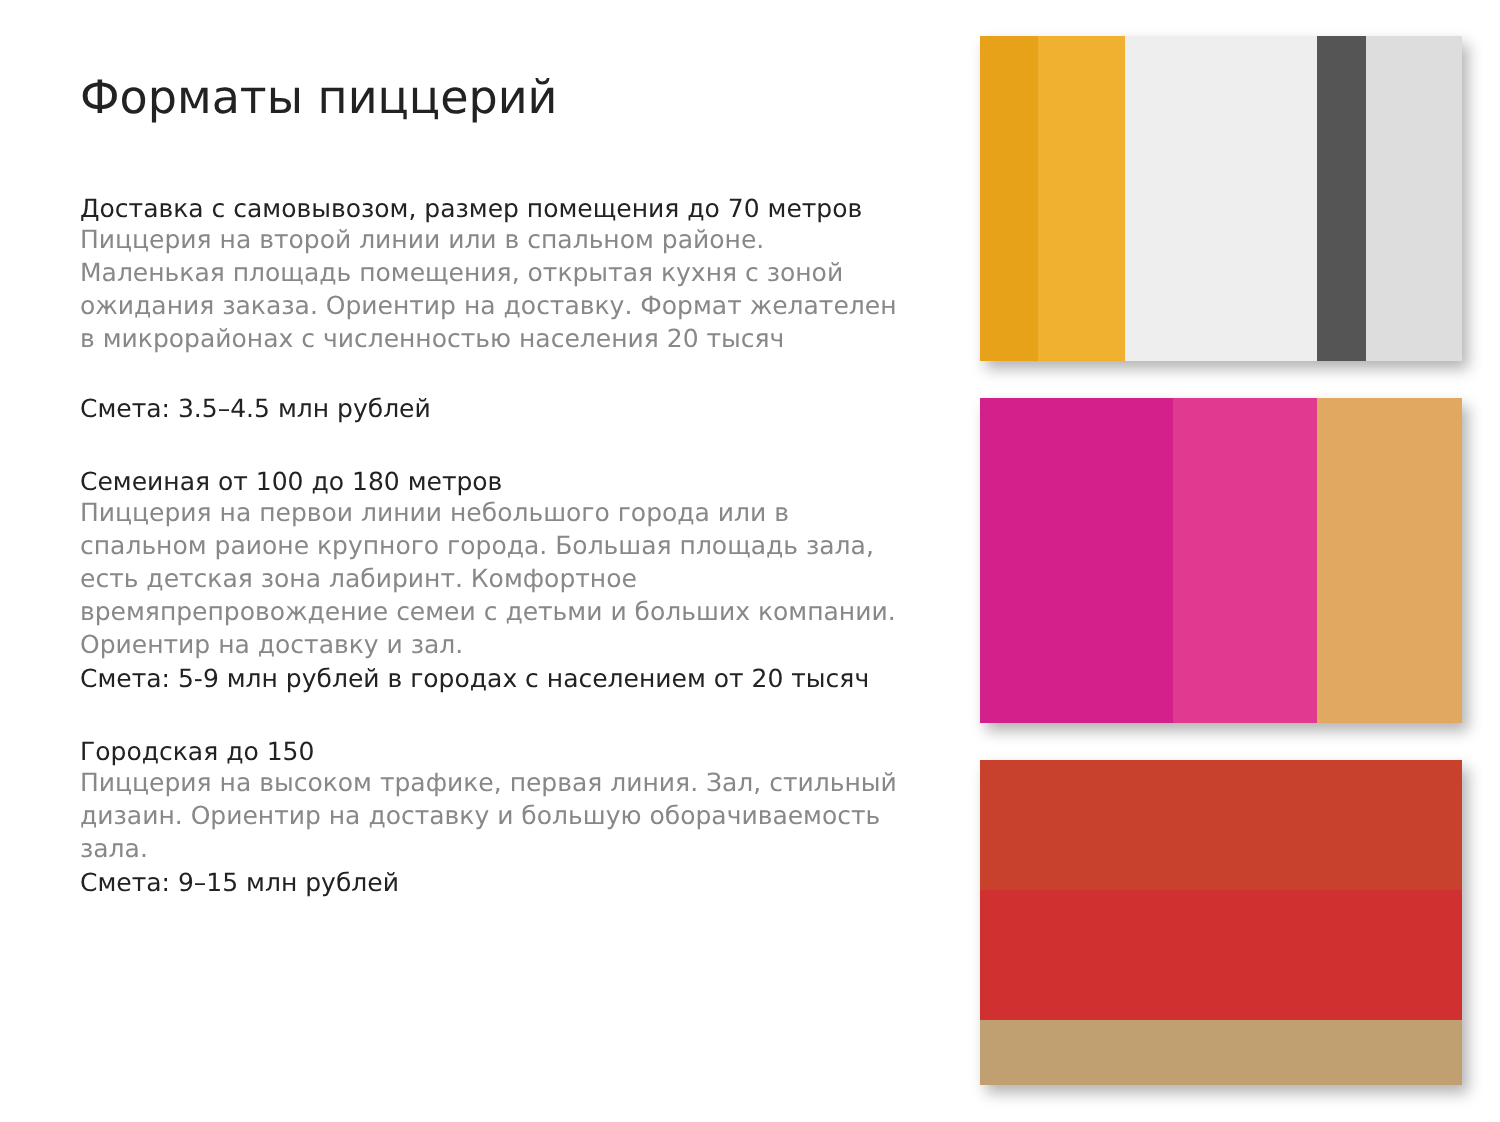Форматы пиццерий
Доставка с самовывозом, размер помещения до 70 метров
Пиццерия на второй линии или в спальном районе.
Маленькая площадь помещения, открытая кухня с зоной ожидания заказа. Ориентир на доставку. Формат желателен в микрорайонах с численностью населения 20 тысяч
Смета: 3.5–4.5 млн рублей
Семеиная от 100 до 180 метров
Пиццерия на первои линии небольшого города или в спальном раионе крупного города. Большая площадь зала, есть детская зона лабиринт. Комфортное времяпрепровождение семеи с детьми и больших компании. Ориентир на доставку и зал.
Смета: 5-9 млн рублей в городах с населением от 20 тысяч
Городская до 150
Пиццерия на высоком трафике, первая линия. Зал, стильный дизаин. Ориентир на доставку и большую оборачиваемость зала.
Смета: 9–15 млн рублей